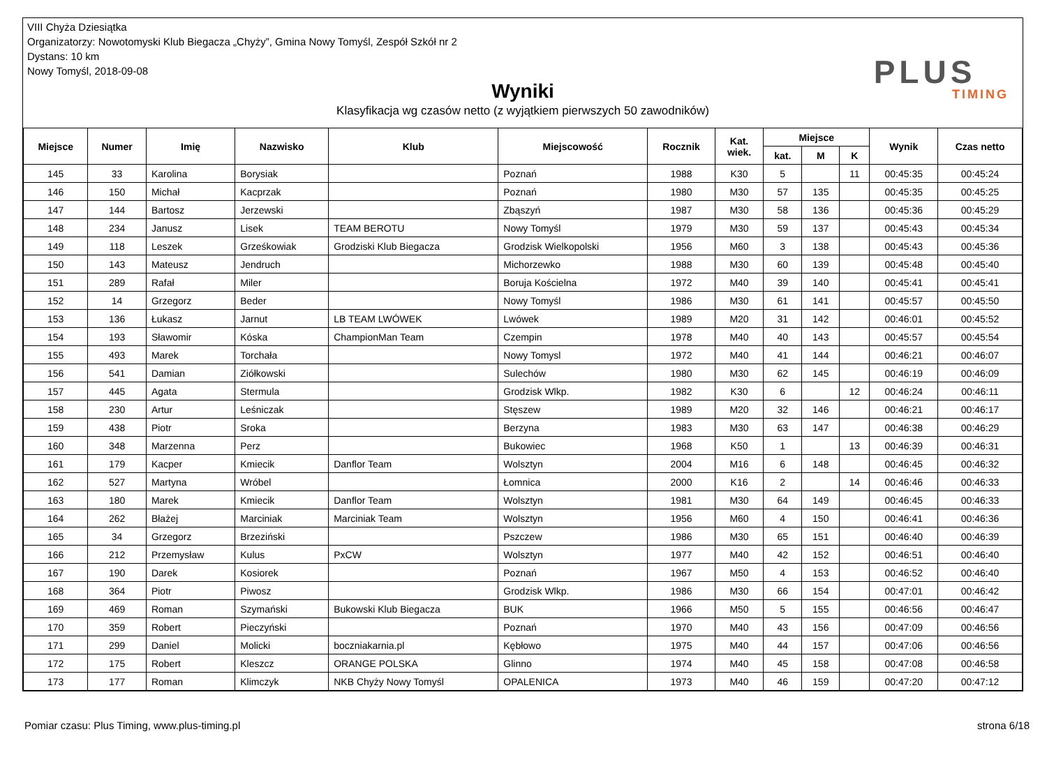VIII Chyża Dziesiątka
Organizatorzy: Nowotomyski Klub Biegacza „Chyży”, Gmina Nowy Tomyśl, Zespół Szkół nr 2
Dystans: 10 km
Nowy Tomyśl, 2018-09-08
Wyniki
Klasyfikacja wg czasów netto (z wyjątkiem pierwszych 50 zawodników)
PLUS
TIMING
| Miejsce | Numer | Imię | Nazwisko | Klub | Miejscowość | Rocznik | Kat. wiek. | Miejsce | | | Wynik | Czas netto |
| --- | --- | --- | --- | --- | --- | --- | --- | --- | --- | --- | --- | --- |
| | | | | | | | | kat. | M | K | | |
| 145 | 33 | Karolina | Borysiak | | Poznań | 1988 | K30 | 5 | | 11 | 00:45:35 | 00:45:24 |
| 146 | 150 | Michał | Kacprzak | | Poznań | 1980 | M30 | 57 | 135 | | 00:45:35 | 00:45:25 |
| 147 | 144 | Bartosz | Jerzewski | | Zbąszyń | 1987 | M30 | 58 | 136 | | 00:45:36 | 00:45:29 |
| 148 | 234 | Janusz | Lisek | TEAM BEROTU | Nowy Tomyśl | 1979 | M30 | 59 | 137 | | 00:45:43 | 00:45:34 |
| 149 | 118 | Leszek | Grześkowiak | Grodziski Klub Biegacza | Grodzisk Wielkopolski | 1956 | M60 | 3 | 138 | | 00:45:43 | 00:45:36 |
| 150 | 143 | Mateusz | Jendruch | | Michorzewko | 1988 | M30 | 60 | 139 | | 00:45:48 | 00:45:40 |
| 151 | 289 | Rafał | Miler | | Boruja Kościelna | 1972 | M40 | 39 | 140 | | 00:45:41 | 00:45:41 |
| 152 | 14 | Grzegorz | Beder | | Nowy Tomyśl | 1986 | M30 | 61 | 141 | | 00:45:57 | 00:45:50 |
| 153 | 136 | Łukasz | Jarnut | LB TEAM LWÓWEK | Lwówek | 1989 | M20 | 31 | 142 | | 00:46:01 | 00:45:52 |
| 154 | 193 | Sławomir | Kóska | ChampionMan Team | Czempin | 1978 | M40 | 40 | 143 | | 00:45:57 | 00:45:54 |
| 155 | 493 | Marek | Torchała | | Nowy Tomysl | 1972 | M40 | 41 | 144 | | 00:46:21 | 00:46:07 |
| 156 | 541 | Damian | Ziółkowski | | Sulechów | 1980 | M30 | 62 | 145 | | 00:46:19 | 00:46:09 |
| 157 | 445 | Agata | Stermula | | Grodzisk Wlkp. | 1982 | K30 | 6 | | 12 | 00:46:24 | 00:46:11 |
| 158 | 230 | Artur | Leśniczak | | Stęszew | 1989 | M20 | 32 | 146 | | 00:46:21 | 00:46:17 |
| 159 | 438 | Piotr | Sroka | | Berzyna | 1983 | M30 | 63 | 147 | | 00:46:38 | 00:46:29 |
| 160 | 348 | Marzenna | Perz | | Bukowiec | 1968 | K50 | 1 | | 13 | 00:46:39 | 00:46:31 |
| 161 | 179 | Kacper | Kmiecik | Danflor Team | Wolsztyn | 2004 | M16 | 6 | 148 | | 00:46:45 | 00:46:32 |
| 162 | 527 | Martyna | Wróbel | | Łomnica | 2000 | K16 | 2 | | 14 | 00:46:46 | 00:46:33 |
| 163 | 180 | Marek | Kmiecik | Danflor Team | Wolsztyn | 1981 | M30 | 64 | 149 | | 00:46:45 | 00:46:33 |
| 164 | 262 | Błażej | Marciniak | Marciniak Team | Wolsztyn | 1956 | M60 | 4 | 150 | | 00:46:41 | 00:46:36 |
| 165 | 34 | Grzegorz | Brzeziński | | Pszczew | 1986 | M30 | 65 | 151 | | 00:46:40 | 00:46:39 |
| 166 | 212 | Przemysław | Kulus | PxCW | Wolsztyn | 1977 | M40 | 42 | 152 | | 00:46:51 | 00:46:40 |
| 167 | 190 | Darek | Kosiorek | | Poznań | 1967 | M50 | 4 | 153 | | 00:46:52 | 00:46:40 |
| 168 | 364 | Piotr | Piwosz | | Grodzisk Wlkp. | 1986 | M30 | 66 | 154 | | 00:47:01 | 00:46:42 |
| 169 | 469 | Roman | Szymański | Bukowski Klub Biegacza | BUK | 1966 | M50 | 5 | 155 | | 00:46:56 | 00:46:47 |
| 170 | 359 | Robert | Pieczyński | | Poznań | 1970 | M40 | 43 | 156 | | 00:47:09 | 00:46:56 |
| 171 | 299 | Daniel | Molicki | boczniakarnia.pl | Kębłowo | 1975 | M40 | 44 | 157 | | 00:47:06 | 00:46:56 |
| 172 | 175 | Robert | Kleszcz | ORANGE POLSKA | Glinno | 1974 | M40 | 45 | 158 | | 00:47:08 | 00:46:58 |
| 173 | 177 | Roman | Klimczyk | NKB Chyży Nowy Tomyśl | OPALENICA | 1973 | M40 | 46 | 159 | | 00:47:20 | 00:47:12 |
Pomiar czasu: Plus Timing, www.plus-timing.pl strona 6/18